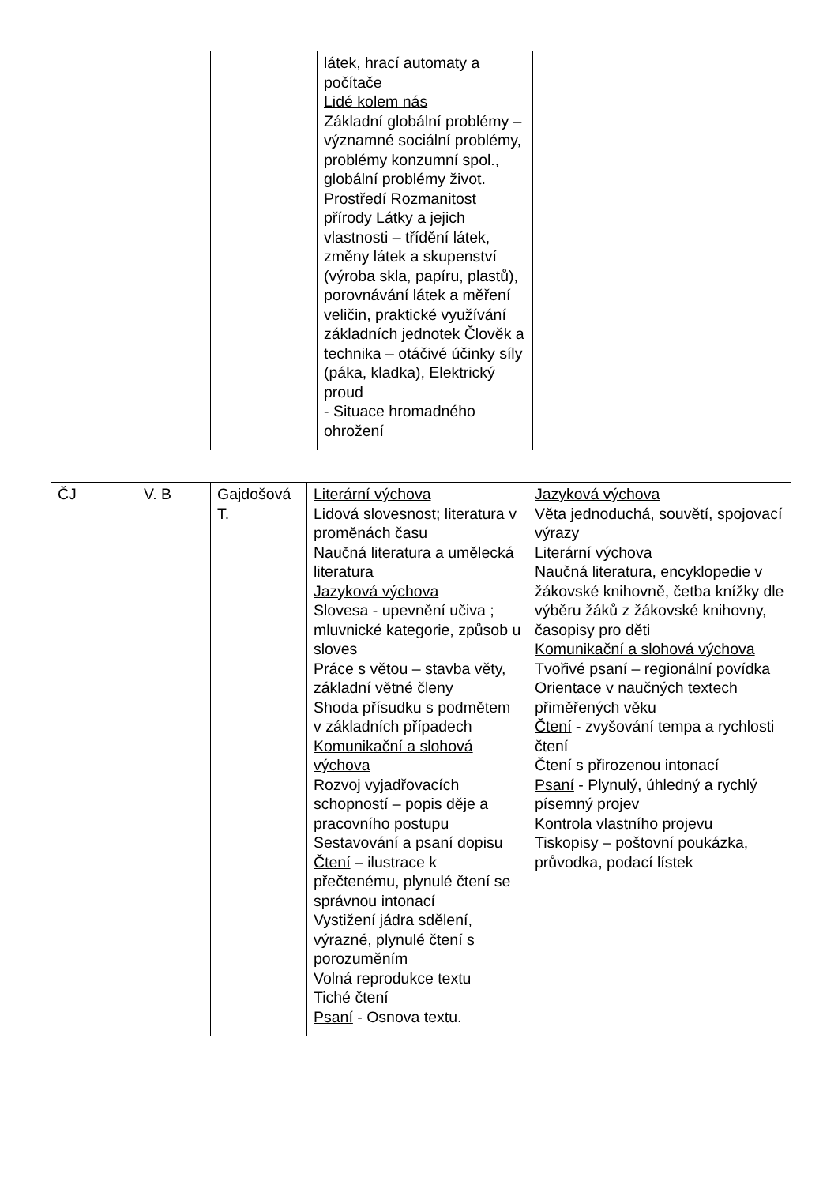| | | | látek, hrací automaty a počítače Lidé kolem nás Základní globální problémy – významné sociální problémy, problémy konzumní spol., globální problémy život. Prostředí Rozmanitost přírody Látky a jejich vlastnosti – třídění látek, změny látek a skupenství (výroba skla, papíru, plastů), porovnávání látek a měření veličin, praktické využívání základních jednotek Člověk a technika – otáčivé účinky síly (páka, kladka), Elektrický proud - Situace hromadného ohrožení | |
| ČJ | V. B | Gajdošová T. | Literární výchova Lidová slovesnost; literatura v proměnách času Naučná literatura a umělecká literatura Jazyková výchova Slovesa - upevnění učiva ; mluvnické kategorie, způsob u sloves Práce s větou – stavba věty, základní větné členy Shoda přísudku s podmětem v základních případech Komunikační a slohová výchova Rozvoj vyjadřovacích schopností – popis děje a pracovního postupu Sestavování a psaní dopisu Čtení – ilustrace k přečtenému, plynulé čtení se správnou intonací Vystižení jádra sdělení, výrazné, plynulé čtení s porozuměním Volná reprodukce textu Tiché čtení Psaní - Osnova textu. | Jazyková výchova Věta jednoduchá, souvětí, spojovací výrazy Literární výchova Naučná literatura, encyklopedie v žákovské knihovně, četba knížky dle výběru žáků z žákovské knihovny, časopisy pro děti Komunikační a slohová výchova Tvořivé psaní – regionální povídka Orientace v naučných textech přiměřených věku Čtení - zvyšování tempa a rychlosti čtení Čtení s přirozenou intonací Psaní - Plynulý, úhledný a rychlý písemný projev Kontrola vlastního projevu Tiskopisy – poštovní poukázka, průvodka, podací lístek |